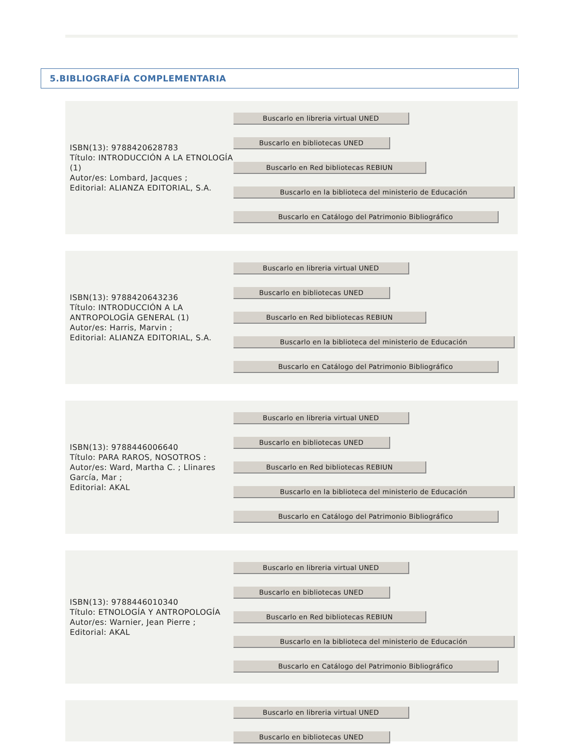5.BIBLIOGRAFÍA COMPLEMENTARIA
ISBN(13): 9788420628783
Título: INTRODUCCIÓN A LA ETNOLOGÍA (1)
Autor/es: Lombard, Jacques ;
Editorial: ALIANZA EDITORIAL, S.A.
Buscarlo en libreria virtual UNED
Buscarlo en bibliotecas UNED
Buscarlo en Red bibliotecas REBIUN
Buscarlo en la biblioteca del ministerio de Educación
Buscarlo en Catálogo del Patrimonio Bibliográfico
ISBN(13): 9788420643236
Título: INTRODUCCIÓN A LA ANTROPOLOGÍA GENERAL (1)
Autor/es: Harris, Marvin ;
Editorial: ALIANZA EDITORIAL, S.A.
Buscarlo en libreria virtual UNED
Buscarlo en bibliotecas UNED
Buscarlo en Red bibliotecas REBIUN
Buscarlo en la biblioteca del ministerio de Educación
Buscarlo en Catálogo del Patrimonio Bibliográfico
ISBN(13): 9788446006640
Título: PARA RAROS, NOSOTROS :
Autor/es: Ward, Martha C. ; Llinares García, Mar ;
Editorial: AKAL
Buscarlo en libreria virtual UNED
Buscarlo en bibliotecas UNED
Buscarlo en Red bibliotecas REBIUN
Buscarlo en la biblioteca del ministerio de Educación
Buscarlo en Catálogo del Patrimonio Bibliográfico
ISBN(13): 9788446010340
Título: ETNOLOGÍA Y ANTROPOLOGÍA
Autor/es: Warnier, Jean Pierre ;
Editorial: AKAL
Buscarlo en libreria virtual UNED
Buscarlo en bibliotecas UNED
Buscarlo en Red bibliotecas REBIUN
Buscarlo en la biblioteca del ministerio de Educación
Buscarlo en Catálogo del Patrimonio Bibliográfico
Buscarlo en libreria virtual UNED
Buscarlo en bibliotecas UNED